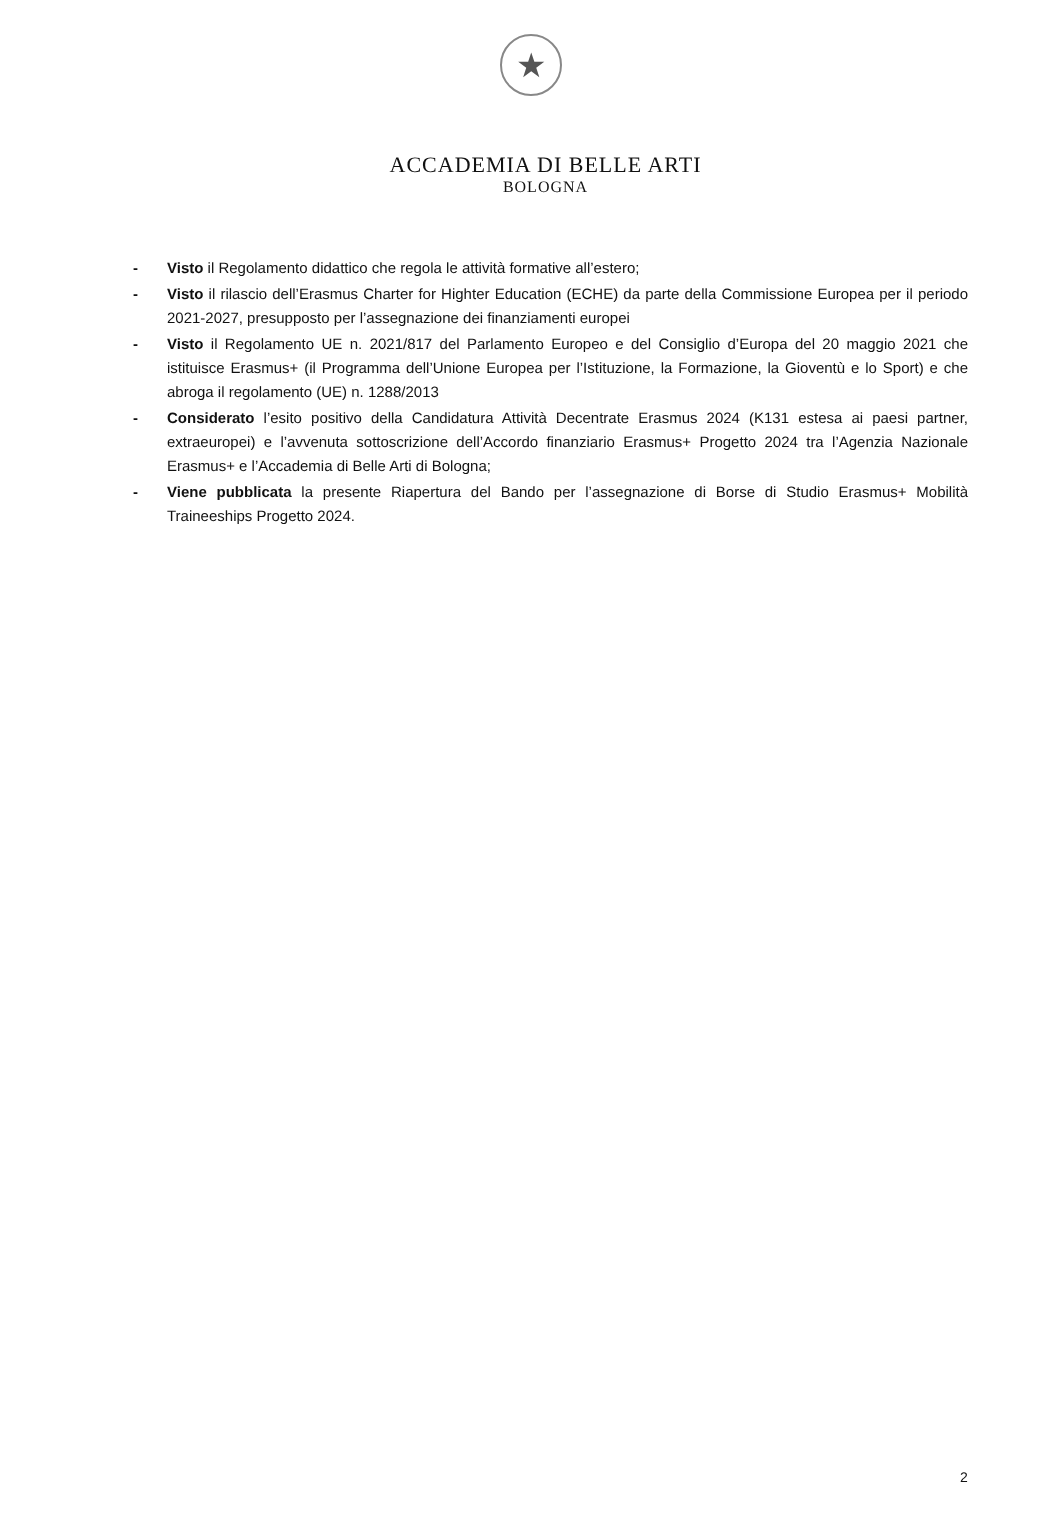★
ACCADEMIA DI BELLE ARTI
BOLOGNA
- Visto il Regolamento didattico che regola le attività formative all’estero;
- Visto il rilascio dell’Erasmus Charter for Highter Education (ECHE) da parte della Commissione Europea per il periodo 2021-2027, presupposto per l’assegnazione dei finanziamenti europei
- Visto il Regolamento UE n. 2021/817 del Parlamento Europeo e del Consiglio d’Europa del 20 maggio 2021 che istituisce Erasmus+ (il Programma dell’Unione Europea per l’Istituzione, la Formazione, la Gioventù e lo Sport) e che abroga il regolamento (UE) n. 1288/2013
- Considerato l’esito positivo della Candidatura Attività Decentrate Erasmus 2024 (K131 estesa ai paesi partner, extraeuropei) e l’avvenuta sottoscrizione dell’Accordo finanziario Erasmus+ Progetto 2024 tra l’Agenzia Nazionale Erasmus+ e l’Accademia di Belle Arti di Bologna;
- Viene pubblicata la presente Riapertura del Bando per l’assegnazione di Borse di Studio Erasmus+ Mobilità Traineeships Progetto 2024.
2